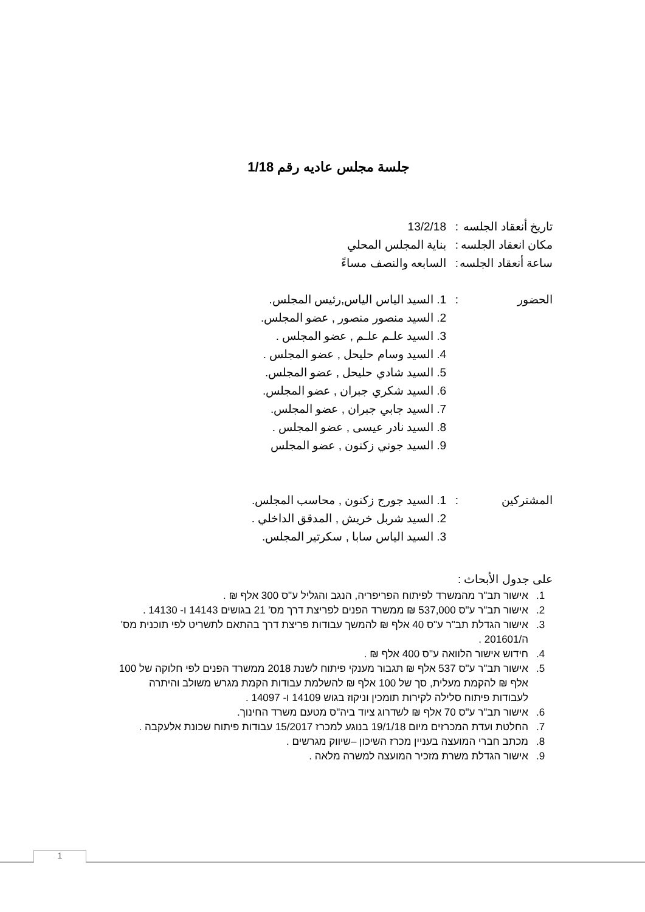جلسة مجلس عاديه رقم 1/18
تاريخ أنعقاد الجلسه
: 13/2/18
مكان انعقاد الجلسه
: بناية المجلس المحلي
ساعة أنعقاد الجلسه
: السابعه والنصف مساءً
الحضور : 1. السيد الياس الياس,رئيس المجلس.
2. السيد منصور منصور , عضو المجلس.
3. السيد علـم علـم , عضو المجلس .
4. السيد وسام حليحل , عضو المجلس .
5. السيد شادي حليحل , عضو المجلس.
6. السيد شكري جبران , عضو المجلس.
7. السيد جابي جبران , عضو المجلس.
8. السيد نادر عيسى , عضو المجلس .
9. السيد جوني زكنون , عضو المجلس
المشتركين : 1. السيد جورج زكنون , محاسب المجلس.
2. السيد شربل خريش , المدقق الداخلي .
3. السيد الياس سابا , سكرتير المجلس.
على جدول الأبحاث :
1. אישור תב"ר מהמשרד לפיתוח הפריפריה, הנגב והגליל ע"ס 300 אלף ₪ .
2. אישור תב"ר ע"ס 537,000 ₪ ממשרד הפנים לפריצת דרך מס' 21 בגושים 14143 ו- 14130 .
3. אישור הגדלת תב"ר ע"ס 40 אלף ₪ להמשך עבודות פריצת דרך בהתאם לתשריט לפי תוכנית מס' ה/201601 .
4. חידוש אישור הלוואה ע"ס 400 אלף ₪ .
5. אישור תב"ר ע"ס 537 אלף ₪ תגבור מענקי פיתוח לשנת 2018 ממשרד הפנים לפי חלוקה של 100 אלף ₪ להקמת מעלית, סך של 100 אלף ₪ להשלמת עבודות הקמת מגרש משולב והיתרה לעבודות פיתוח סלילה לקירות תומכין וניקוז בגוש 14109 ו- 14097 .
6. אישור תב"ר ע"ס 70 אלף ₪ לשדרוג ציוד ביה"ס מטעם משרד החינוך.
7. החלטת ועדת המכרזים מיום 19/1/18 בנוגע למכרז 15/2017 עבודות פיתוח שכונת אלעקבה .
8. מכתב חברי המועצה בעניין מכרז השיכון –שיווק מגרשים .
9. אישור הגדלת משרת מזכיר המועצה למשרה מלאה .
1